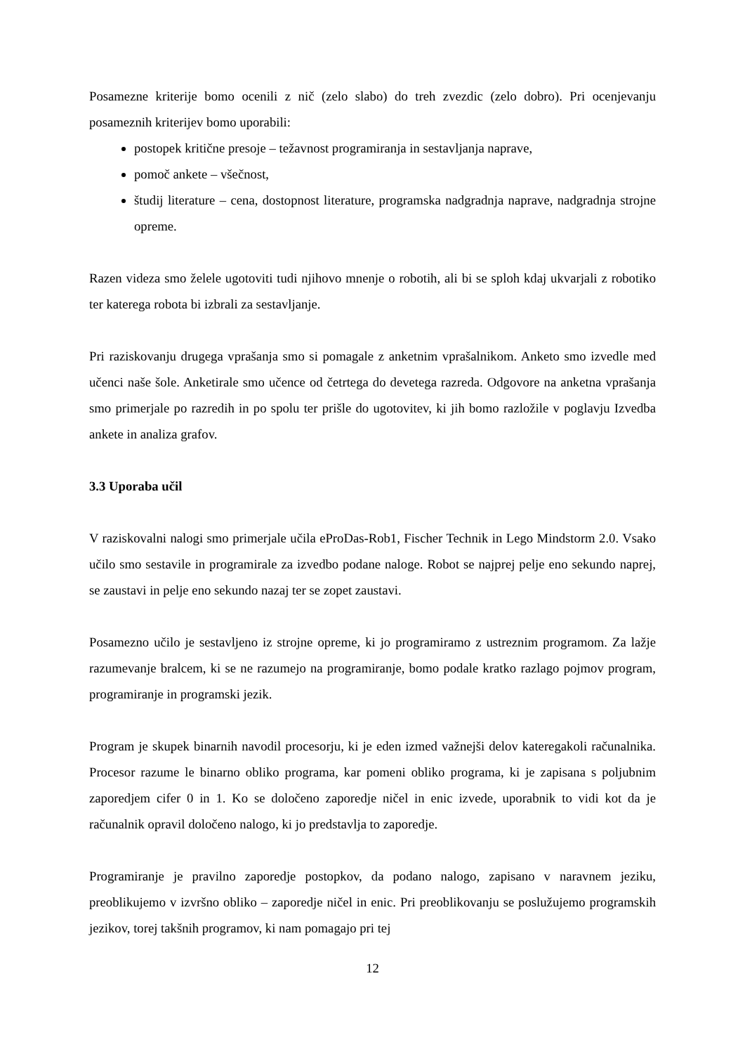Posamezne kriterije bomo ocenili z nič (zelo slabo) do treh zvezdic (zelo dobro). Pri ocenjevanju posameznih kriterijev bomo uporabili:
postopek kritične presoje – težavnost programiranja in sestavljanja naprave,
pomoč ankete – všečnost,
študij literature – cena, dostopnost literature, programska nadgradnja naprave, nadgradnja strojne opreme.
Razen videza smo želele ugotoviti tudi njihovo mnenje o robotih, ali bi se sploh kdaj ukvarjali z robotiko ter katerega robota bi izbrali za sestavljanje.
Pri raziskovanju drugega vprašanja smo si pomagale z anketnim vprašalnikom. Anketo smo izvedle med učenci naše šole. Anketirale smo učence od četrtega do devetega razreda. Odgovore na anketna vprašanja smo primerjale po razredih in po spolu ter prišle do ugotovitev, ki jih bomo razložile v poglavju Izvedba ankete in analiza grafov.
3.3 Uporaba učil
V raziskovalni nalogi smo primerjale učila eProDas-Rob1, Fischer Technik in Lego Mindstorm 2.0. Vsako učilo smo sestavile in programirale za izvedbo podane naloge. Robot se najprej pelje eno sekundo naprej, se zaustavi in pelje eno sekundo nazaj ter se zopet zaustavi.
Posamezno učilo je sestavljeno iz strojne opreme, ki jo programiramo z ustreznim programom. Za lažje razumevanje bralcem, ki se ne razumejo na programiranje, bomo podale kratko razlago pojmov program, programiranje in programski jezik.
Program je skupek binarnih navodil procesorju, ki je eden izmed važnejši delov kateregakoli računalnika. Procesor razume le binarno obliko programa, kar pomeni obliko programa, ki je zapisana s poljubnim zaporedjem cifer 0 in 1. Ko se določeno zaporedje ničel in enic izvede, uporabnik to vidi kot da je računalnik opravil določeno nalogo, ki jo predstavlja to zaporedje.
Programiranje je pravilno zaporedje postopkov, da podano nalogo, zapisano v naravnem jeziku, preoblikujemo v izvršno obliko – zaporedje ničel in enic. Pri preoblikovanju se poslužujemo programskih jezikov, torej takšnih programov, ki nam pomagajo pri tej
12